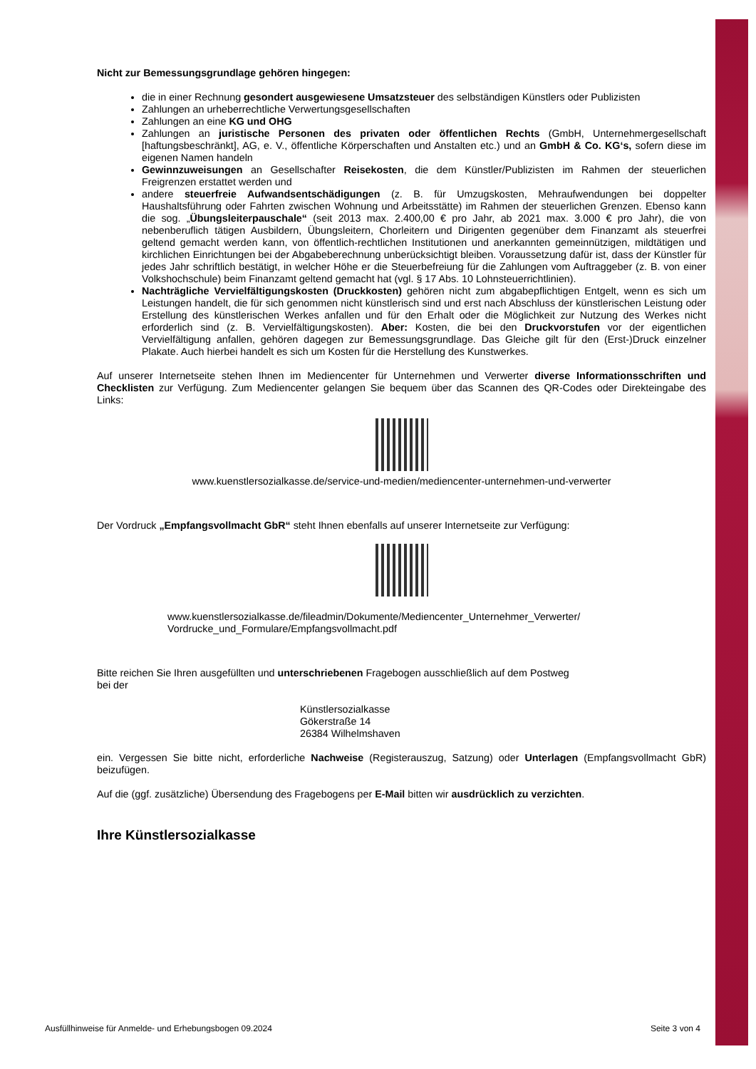Nicht zur Bemessungsgrundlage gehören hingegen:
die in einer Rechnung gesondert ausgewiesene Umsatzsteuer des selbständigen Künstlers oder Publizisten
Zahlungen an urheberrechtliche Verwertungsgesellschaften
Zahlungen an eine KG und OHG
Zahlungen an juristische Personen des privaten oder öffentlichen Rechts (GmbH, Unternehmergesellschaft [haftungsbeschränkt], AG, e. V., öffentliche Körperschaften und Anstalten etc.) und an GmbH & Co. KG‘s, sofern diese im eigenen Namen handeln
Gewinnzuweisungen an Gesellschafter Reisekosten, die dem Künstler/Publizisten im Rahmen der steuerlichen Freigrenzen erstattet werden und
andere steuerfreie Aufwandsentschädigungen (z. B. für Umzugskosten, Mehraufwendungen bei doppelter Haushaltsführung oder Fahrten zwischen Wohnung und Arbeitsstätte) im Rahmen der steuerlichen Grenzen. Ebenso kann die sog. „Übungsleiterpauschale“ (seit 2013 max. 2.400,00 € pro Jahr, ab 2021 max. 3.000 € pro Jahr), die von nebenberuflich tätigen Ausbildern, Übungsleitern, Chorleitern und Dirigenten gegenüber dem Finanzamt als steuerfrei geltend gemacht werden kann, von öffentlich-rechtlichen Institutionen und anerkannten gemeinnützigen, mildtätigen und kirchlichen Einrichtungen bei der Abgabeberechnung unberücksichtigt bleiben. Voraussetzung dafür ist, dass der Künstler für jedes Jahr schriftlich bestätigt, in welcher Höhe er die Steuerbefreiung für die Zahlungen vom Auftraggeber (z. B. von einer Volkshochschule) beim Finanzamt geltend gemacht hat (vgl. § 17 Abs. 10 Lohnsteuerrichtlinien).
Nachträgliche Vervielfältigungskosten (Druckkosten) gehören nicht zum abgabepflichtigen Entgelt, wenn es sich um Leistungen handelt, die für sich genommen nicht künstlerisch sind und erst nach Abschluss der künstlerischen Leistung oder Erstellung des künstlerischen Werkes anfallen und für den Erhalt oder die Möglichkeit zur Nutzung des Werkes nicht erforderlich sind (z. B. Vervielfältigungskosten). Aber: Kosten, die bei den Druckvorstufen vor der eigentlichen Vervielfältigung anfallen, gehören dagegen zur Bemessungsgrundlage. Das Gleiche gilt für den (Erst-)Druck einzelner Plakate. Auch hierbei handelt es sich um Kosten für die Herstellung des Kunstwerkes.
Auf unserer Internetseite stehen Ihnen im Mediencenter für Unternehmen und Verwerter diverse Informationsschriften und Checklisten zur Verfügung. Zum Mediencenter gelangen Sie bequem über das Scannen des QR-Codes oder Direkteingabe des Links:
www.kuenstlersozialkasse.de/service-und-medien/mediencenter-unternehmen-und-verwerter
Der Vordruck „Empfangsvollmacht GbR“ steht Ihnen ebenfalls auf unserer Internetseite zur Verfügung:
www.kuenstlersozialkasse.de/fileadmin/Dokumente/Mediencenter_Unternehmer_Verwerter/
Vordrucke_und_Formulare/Empfangsvollmacht.pdf
Bitte reichen Sie Ihren ausgefüllten und unterschriebenen Fragebogen ausschließlich auf dem Postweg
bei der
Künstlersozialkasse
Gökerstraße 14
26384 Wilhelmshaven
ein. Vergessen Sie bitte nicht, erforderliche Nachweise (Registerauszug, Satzung) oder Unterlagen (Empfangsvollmacht GbR) beizufügen.
Auf die (ggf. zusätzliche) Übersendung des Fragebogens per E-Mail bitten wir ausdrücklich zu verzichten.
Ihre Künstlersozialkasse
Ausfüllhinweise für Anmelde- und Erhebungsbogen 09.2024 Seite 3 von 4